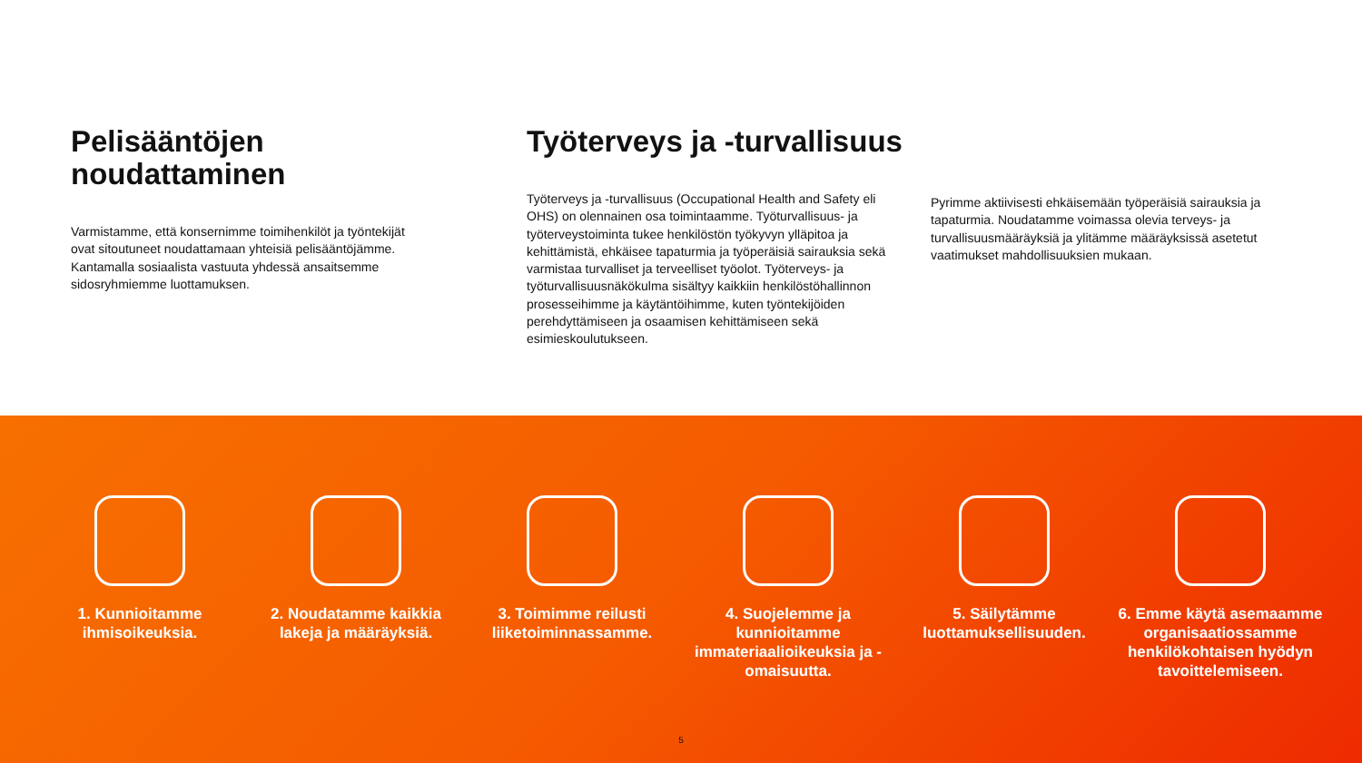Pelisääntöjen noudattaminen
Varmistamme, että konsernimme toimihenkilöt ja työntekijät ovat sitoutuneet noudattamaan yhteisiä pelisääntöjämme. Kantamalla sosiaalista vastuuta yhdessä ansaitsemme sidosryhmiemme luottamuksen.
Työterveys ja -turvallisuus
Työterveys ja -turvallisuus (Occupational Health and Safety eli OHS) on olennainen osa toimintaamme. Työturvallisuus- ja työterveystoiminta tukee henkilöstön työkyvyn ylläpitoa ja kehittämistä, ehkäisee tapaturmia ja työperäisiä sairauksia sekä varmistaa turvalliset ja terveelliset työolot. Työterveys- ja työturvallisuusnäkökulma sisältyy kaikkiin henkilöstöhallinnon prosesseihimme ja käytäntöihimme, kuten työntekijöiden perehdyttämiseen ja osaamisen kehittämiseen sekä esimieskoulutukseen.
Pyrimme aktiivisesti ehkäisemään työperäisiä sairauksia ja tapaturmia. Noudatamme voimassa olevia terveys- ja turvallisuusmääräyksiä ja ylitämme määräyksissä asetetut vaatimukset mahdollisuuksien mukaan.
1. Kunnioitamme ihmisoikeuksia.
2. Noudatamme kaikkia lakeja ja määräyksiä.
3. Toimimme reilusti liiketoiminnassamme.
4. Suojelemme ja kunnioitamme immateriaalioikeuksia ja -omaisuutta.
5. Säilytämme luottamuksellisuuden.
6. Emme käytä asemaamme organisaatiossamme henkilökohtaisen hyödyn tavoittelemiseen.
5